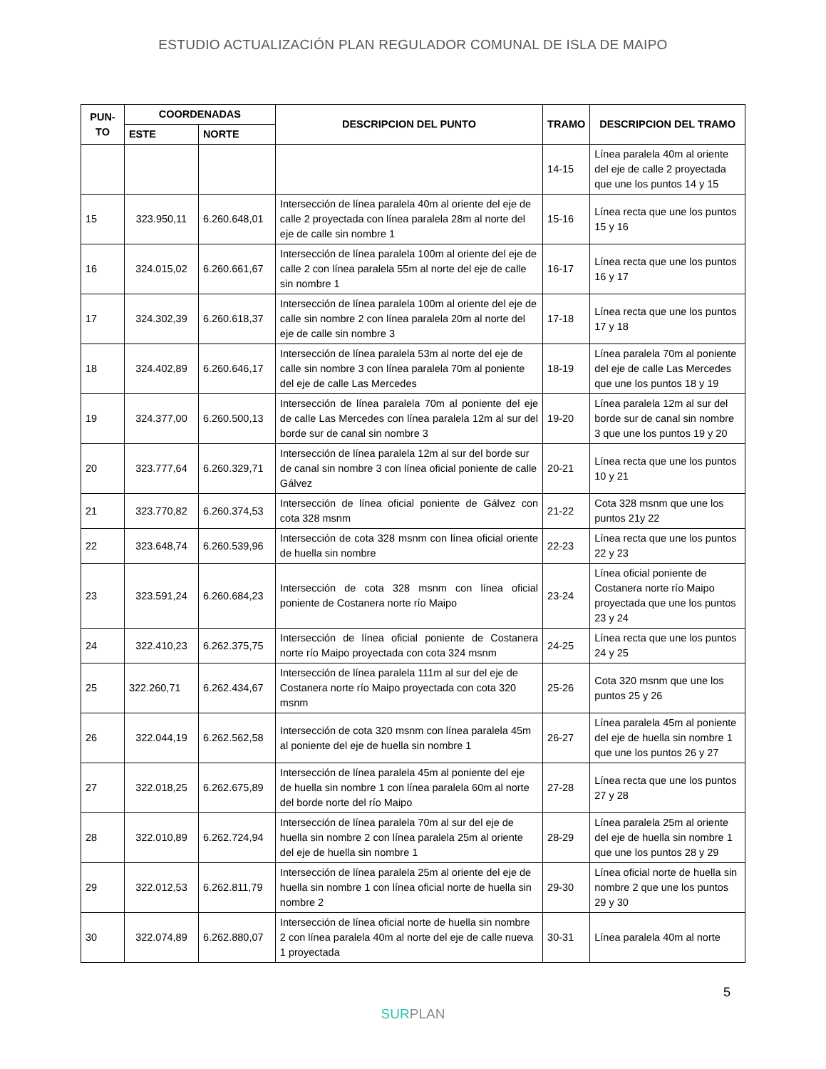ESTUDIO ACTUALIZACIÓN PLAN REGULADOR COMUNAL DE ISLA DE MAIPO
| PUN- TO | COORDENADAS | | DESCRIPCION DEL PUNTO | TRAMO | DESCRIPCION DEL TRAMO |
| --- | --- | --- | --- | --- | --- |
| | ESTE | NORTE | | | |
| | | | | 14-15 | Línea paralela 40m al oriente del eje de calle 2 proyectada que une los puntos 14 y 15 |
| 15 | 323.950,11 | 6.260.648,01 | Intersección de línea paralela 40m al oriente del eje de calle 2 proyectada con línea paralela 28m al norte del eje de calle sin nombre 1 | 15-16 | Línea recta que une los puntos 15 y 16 |
| 16 | 324.015,02 | 6.260.661,67 | Intersección de línea paralela 100m al oriente del eje de calle 2 con línea paralela 55m al norte del eje de calle sin nombre 1 | 16-17 | Línea recta que une los puntos 16 y 17 |
| 17 | 324.302,39 | 6.260.618,37 | Intersección de línea paralela 100m al oriente del eje de calle sin nombre 2 con línea paralela 20m al norte del eje de calle sin nombre 3 | 17-18 | Línea recta que une los puntos 17 y 18 |
| 18 | 324.402,89 | 6.260.646,17 | Intersección de línea paralela 53m al norte del eje de calle sin nombre 3 con línea paralela 70m al poniente del eje de calle Las Mercedes | 18-19 | Línea paralela 70m al poniente del eje de calle Las Mercedes que une los puntos 18 y 19 |
| 19 | 324.377,00 | 6.260.500,13 | Intersección de línea paralela 70m al poniente del eje de calle Las Mercedes con línea paralela 12m al sur del borde sur de canal sin nombre 3 | 19-20 | Línea paralela 12m al sur del borde sur de canal sin nombre 3 que une los puntos 19 y 20 |
| 20 | 323.777,64 | 6.260.329,71 | Intersección de línea paralela 12m al sur del borde sur de canal sin nombre 3 con línea oficial poniente de calle Gálvez | 20-21 | Línea recta que une los puntos 10 y 21 |
| 21 | 323.770,82 | 6.260.374,53 | Intersección de línea oficial poniente de Gálvez con cota 328 msnm | 21-22 | Cota 328 msnm que une los puntos 21y 22 |
| 22 | 323.648,74 | 6.260.539,96 | Intersección de cota 328 msnm con línea oficial oriente de huella sin nombre | 22-23 | Línea recta que une los puntos 22 y 23 |
| 23 | 323.591,24 | 6.260.684,23 | Intersección de cota 328 msnm con línea oficial poniente de Costanera norte río Maipo | 23-24 | Línea oficial poniente de Costanera norte río Maipo proyectada que une los puntos 23 y 24 |
| 24 | 322.410,23 | 6.262.375,75 | Intersección de línea oficial poniente de Costanera norte río Maipo proyectada con cota 324 msnm | 24-25 | Línea recta que une los puntos 24 y 25 |
| 25 | 322.260,71 | 6.262.434,67 | Intersección de línea paralela 111m al sur del eje de Costanera norte río Maipo proyectada con cota 320 msnm | 25-26 | Cota 320 msnm que une los puntos 25 y 26 |
| 26 | 322.044,19 | 6.262.562,58 | Intersección de cota 320 msnm con línea paralela 45m al poniente del eje de huella sin nombre 1 | 26-27 | Línea paralela 45m al poniente del eje de huella sin nombre 1 que une los puntos 26 y 27 |
| 27 | 322.018,25 | 6.262.675,89 | Intersección de línea paralela 45m al poniente del eje de huella sin nombre 1 con línea paralela 60m al norte del borde norte del río Maipo | 27-28 | Línea recta que une los puntos 27 y 28 |
| 28 | 322.010,89 | 6.262.724,94 | Intersección de línea paralela 70m al sur del eje de huella sin nombre 2 con línea paralela 25m al oriente del eje de huella sin nombre 1 | 28-29 | Línea paralela 25m al oriente del eje de huella sin nombre 1 que une los puntos 28 y 29 |
| 29 | 322.012,53 | 6.262.811,79 | Intersección de línea paralela 25m al oriente del eje de huella sin nombre 1 con línea oficial norte de huella sin nombre 2 | 29-30 | Línea oficial norte de huella sin nombre 2 que une los puntos 29 y 30 |
| 30 | 322.074,89 | 6.262.880,07 | Intersección de línea oficial norte de huella sin nombre 2 con línea paralela 40m al norte del eje de calle nueva 1 proyectada | 30-31 | Línea paralela 40m al norte |
5
SURPLAN